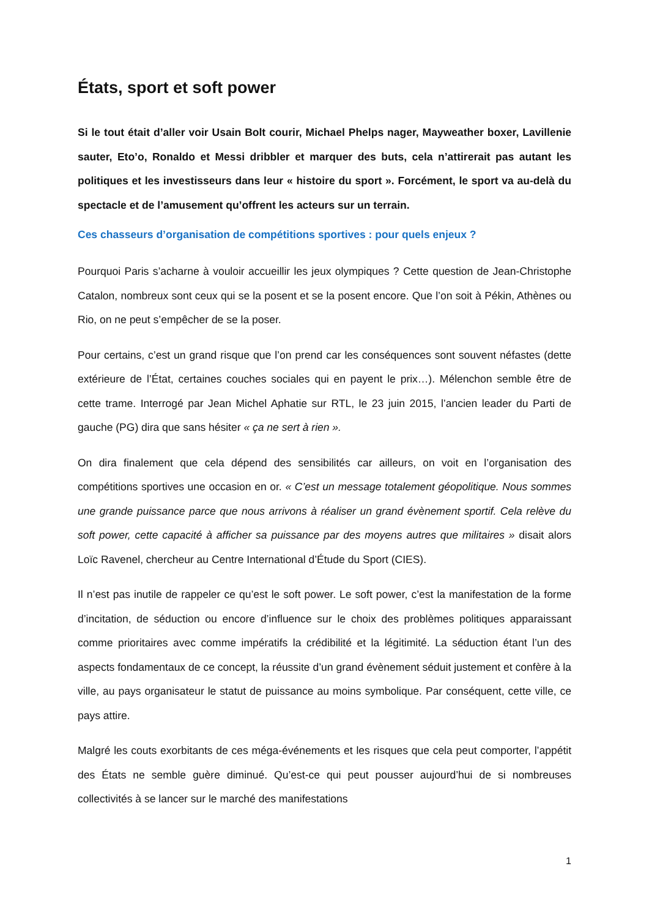États, sport et soft power
Si le tout était d’aller voir Usain Bolt courir, Michael Phelps nager, Mayweather boxer, Lavillenie sauter, Eto’o, Ronaldo et Messi dribbler et marquer des buts, cela n’attirerait pas autant les politiques et les investisseurs dans leur « histoire du sport ». Forcément, le sport va au-delà du spectacle et de l’amusement qu’offrent les acteurs sur un terrain.
Ces chasseurs d’organisation de compétitions sportives : pour quels enjeux ?
Pourquoi Paris s’acharne à vouloir accueillir les jeux olympiques ? Cette question de Jean-Christophe Catalon, nombreux sont ceux qui se la posent et se la posent encore. Que l’on soit à Pékin, Athènes ou Rio, on ne peut s’empêcher de se la poser.
Pour certains, c’est un grand risque que l’on prend car les conséquences sont souvent néfastes (dette extérieure de l’État, certaines couches sociales qui en payent le prix…). Mélenchon semble être de cette trame. Interrogé par Jean Michel Aphatie sur RTL, le 23 juin 2015, l’ancien leader du Parti de gauche (PG) dira que sans hésiter « ça ne sert à rien ».
On dira finalement que cela dépend des sensibilités car ailleurs, on voit en l’organisation des compétitions sportives une occasion en or. « C’est un message totalement géopolitique. Nous sommes une grande puissance parce que nous arrivons à réaliser un grand évènement sportif. Cela relève du soft power, cette capacité à afficher sa puissance par des moyens autres que militaires » disait alors Loïc Ravenel, chercheur au Centre International d’Étude du Sport (CIES).
Il n’est pas inutile de rappeler ce qu’est le soft power. Le soft power, c’est la manifestation de la forme d’incitation, de séduction ou encore d’influence sur le choix des problèmes politiques apparaissant comme prioritaires avec comme impératifs la crédibilité et la légitimité. La séduction étant l’un des aspects fondamentaux de ce concept, la réussite d’un grand évènement séduit justement et confère à la ville, au pays organisateur le statut de puissance au moins symbolique. Par conséquent, cette ville, ce pays attire.
Malgré les couts exorbitants de ces méga-événements et les risques que cela peut comporter, l’appétit des États ne semble guère diminué. Qu’est-ce qui peut pousser aujourd’hui de si nombreuses collectivités à se lancer sur le marché des manifestations
1